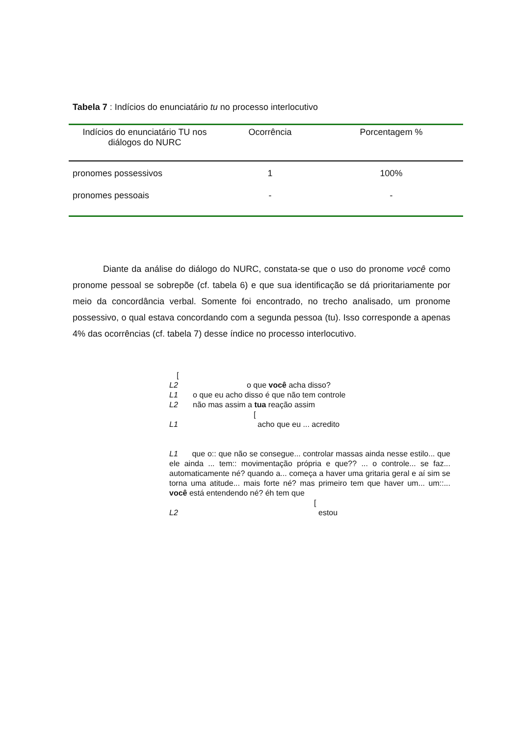Tabela 7 : Indícios do enunciatário tu no processo interlocutivo
| Indícios do enunciatário TU nos diálogos do NURC | Ocorrência | Porcentagem % |
| --- | --- | --- |
| pronomes possessivos | 1 | 100% |
| pronomes pessoais | - | - |
Diante da análise do diálogo do NURC, constata-se que o uso do pronome você como pronome pessoal se sobrepõe (cf. tabela 6) e que sua identificação se dá prioritariamente por meio da concordância verbal. Somente foi encontrado, no trecho analisado, um pronome possessivo, o qual estava concordando com a segunda pessoa (tu). Isso corresponde a apenas 4% das ocorrências (cf. tabela 7) desse índice no processo interlocutivo.
[
L2 o que você acha disso?
L1 o que eu acho disso é que não tem controle
L2 não mas assim a tua reação assim
[
L1 acho que eu ... acredito
L1 que o:: que não se consegue... controlar massas ainda nesse estilo... que ele ainda ... tem:: movimentação própria e que?? ... o controle... se faz... automaticamente né? quando a... começa a haver uma gritaria geral e aí sim se torna uma atitude... mais forte né? mas primeiro tem que haver um... um::... você está entendendo né? éh tem que
[
L2 estou